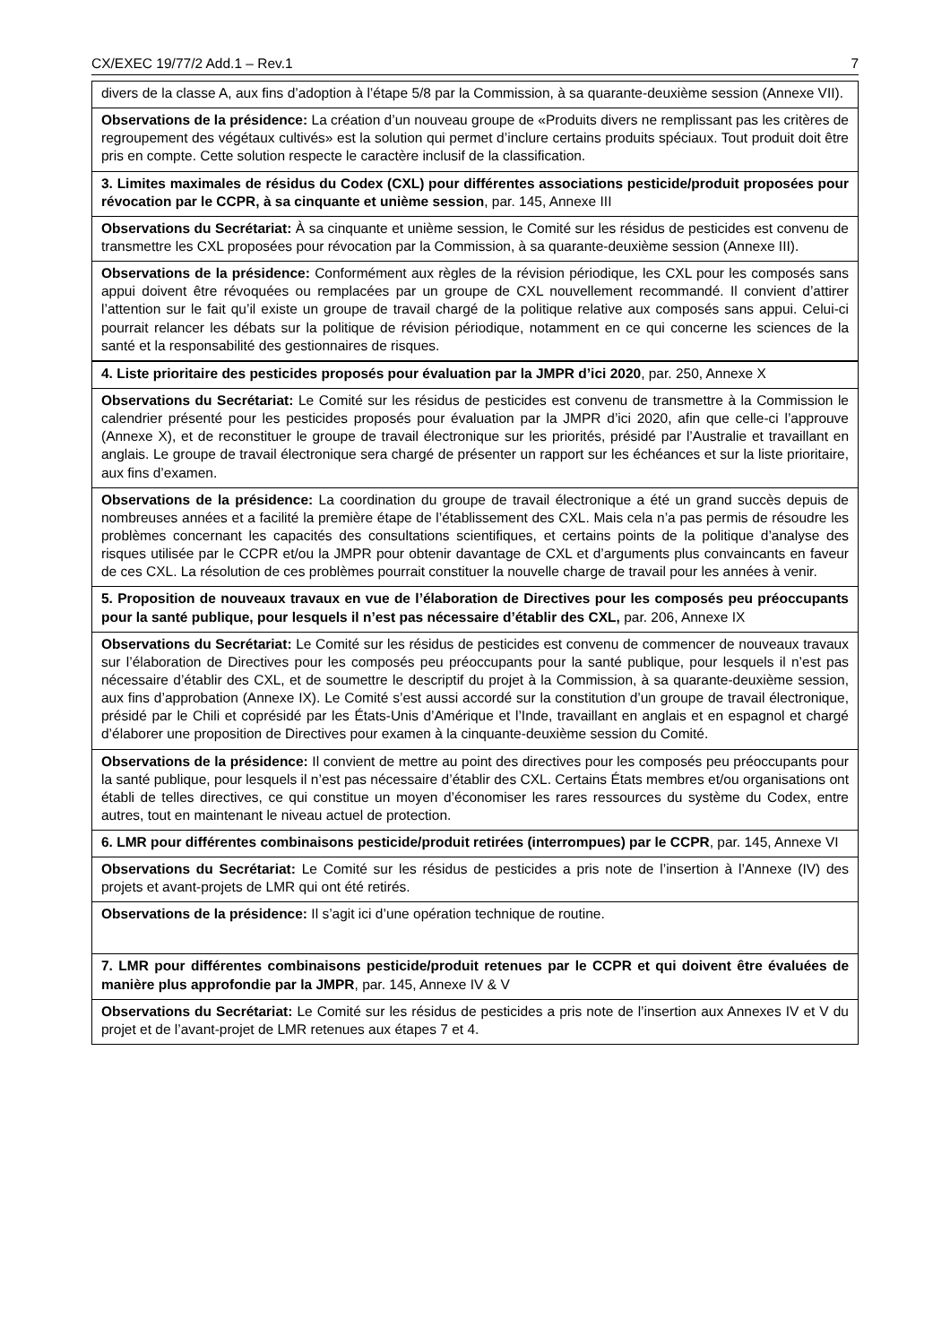CX/EXEC 19/77/2 Add.1 – Rev.1 7
| divers de la classe A, aux fins d’adoption à l’étape 5/8 par la Commission, à sa quarante-deuxième session (Annexe VII). |
| Observations de la présidence: La création d’un nouveau groupe de «Produits divers ne remplissant pas les critères de regroupement des végétaux cultivés» est la solution qui permet d’inclure certains produits spéciaux. Tout produit doit être pris en compte. Cette solution respecte le caractère inclusif de la classification. |
| 3. Limites maximales de résidus du Codex (CXL) pour différentes associations pesticide/produit proposées pour révocation par le CCPR, à sa cinquante et unième session , par. 145, Annexe III |
| Observations du Secrétariat: À sa cinquante et unième session, le Comité sur les résidus de pesticides est convenu de transmettre les CXL proposées pour révocation par la Commission, à sa quarante-deuxième session (Annexe III). |
| Observations de la présidence: Conformément aux règles de la révision périodique, les CXL pour les composés sans appui doivent être révoquées ou remplacées par un groupe de CXL nouvellement recommandé. Il convient d’attirer l’attention sur le fait qu’il existe un groupe de travail chargé de la politique relative aux composés sans appui. Celui-ci pourrait relancer les débats sur la politique de révision périodique, notamment en ce qui concerne les sciences de la santé et la responsabilité des gestionnaires de risques. |
| 4. Liste prioritaire des pesticides proposés pour évaluation par la JMPR d’ici 2020 , par. 250, Annexe X |
| Observations du Secrétariat: Le Comité sur les résidus de pesticides est convenu de transmettre à la Commission le calendrier présenté pour les pesticides proposés pour évaluation par la JMPR d’ici 2020, afin que celle-ci l’approuve (Annexe X), et de reconstituer le groupe de travail électronique sur les priorités, présidé par l’Australie et travaillant en anglais. Le groupe de travail électronique sera chargé de présenter un rapport sur les échéances et sur la liste prioritaire, aux fins d’examen. |
| Observations de la présidence: La coordination du groupe de travail électronique a été un grand succès depuis de nombreuses années et a facilité la première étape de l’établissement des CXL. Mais cela n’a pas permis de résoudre les problèmes concernant les capacités des consultations scientifiques, et certains points de la politique d’analyse des risques utilisée par le CCPR et/ou la JMPR pour obtenir davantage de CXL et d’arguments plus convaincants en faveur de ces CXL. La résolution de ces problèmes pourrait constituer la nouvelle charge de travail pour les années à venir. |
| 5. Proposition de nouveaux travaux en vue de l’élaboration de Directives pour les composés peu préoccupants pour la santé publique, pour lesquels il n’est pas nécessaire d’établir des CXL, par. 206, Annexe IX |
| Observations du Secrétariat: Le Comité sur les résidus de pesticides est convenu de commencer de nouveaux travaux sur l’élaboration de Directives pour les composés peu préoccupants pour la santé publique, pour lesquels il n’est pas nécessaire d’établir des CXL, et de soumettre le descriptif du projet à la Commission, à sa quarante-deuxième session, aux fins d’approbation (Annexe IX). Le Comité s’est aussi accordé sur la constitution d’un groupe de travail électronique, présidé par le Chili et coprésidé par les États-Unis d’Amérique et l’Inde, travaillant en anglais et en espagnol et chargé d’élaborer une proposition de Directives pour examen à la cinquante-deuxième session du Comité. |
| Observations de la présidence: Il convient de mettre au point des directives pour les composés peu préoccupants pour la santé publique, pour lesquels il n’est pas nécessaire d’établir des CXL. Certains États membres et/ou organisations ont établi de telles directives, ce qui constitue un moyen d’économiser les rares ressources du système du Codex, entre autres, tout en maintenant le niveau actuel de protection. |
| 6. LMR pour différentes combinaisons pesticide/produit retirées (interrompues) par le CCPR , par. 145, Annexe VI |
| Observations du Secrétariat: Le Comité sur les résidus de pesticides a pris note de l’insertion à l’Annexe (IV) des projets et avant-projets de LMR qui ont été retirés. |
| Observations de la présidence: Il s’agit ici d’une opération technique de routine. |
| 7. LMR pour différentes combinaisons pesticide/produit retenues par le CCPR et qui doivent être évaluées de manière plus approfondie par la JMPR , par. 145, Annexe IV & V |
| Observations du Secrétariat: Le Comité sur les résidus de pesticides a pris note de l’insertion aux Annexes IV et V du projet et de l’avant-projet de LMR retenues aux étapes 7 et 4. |